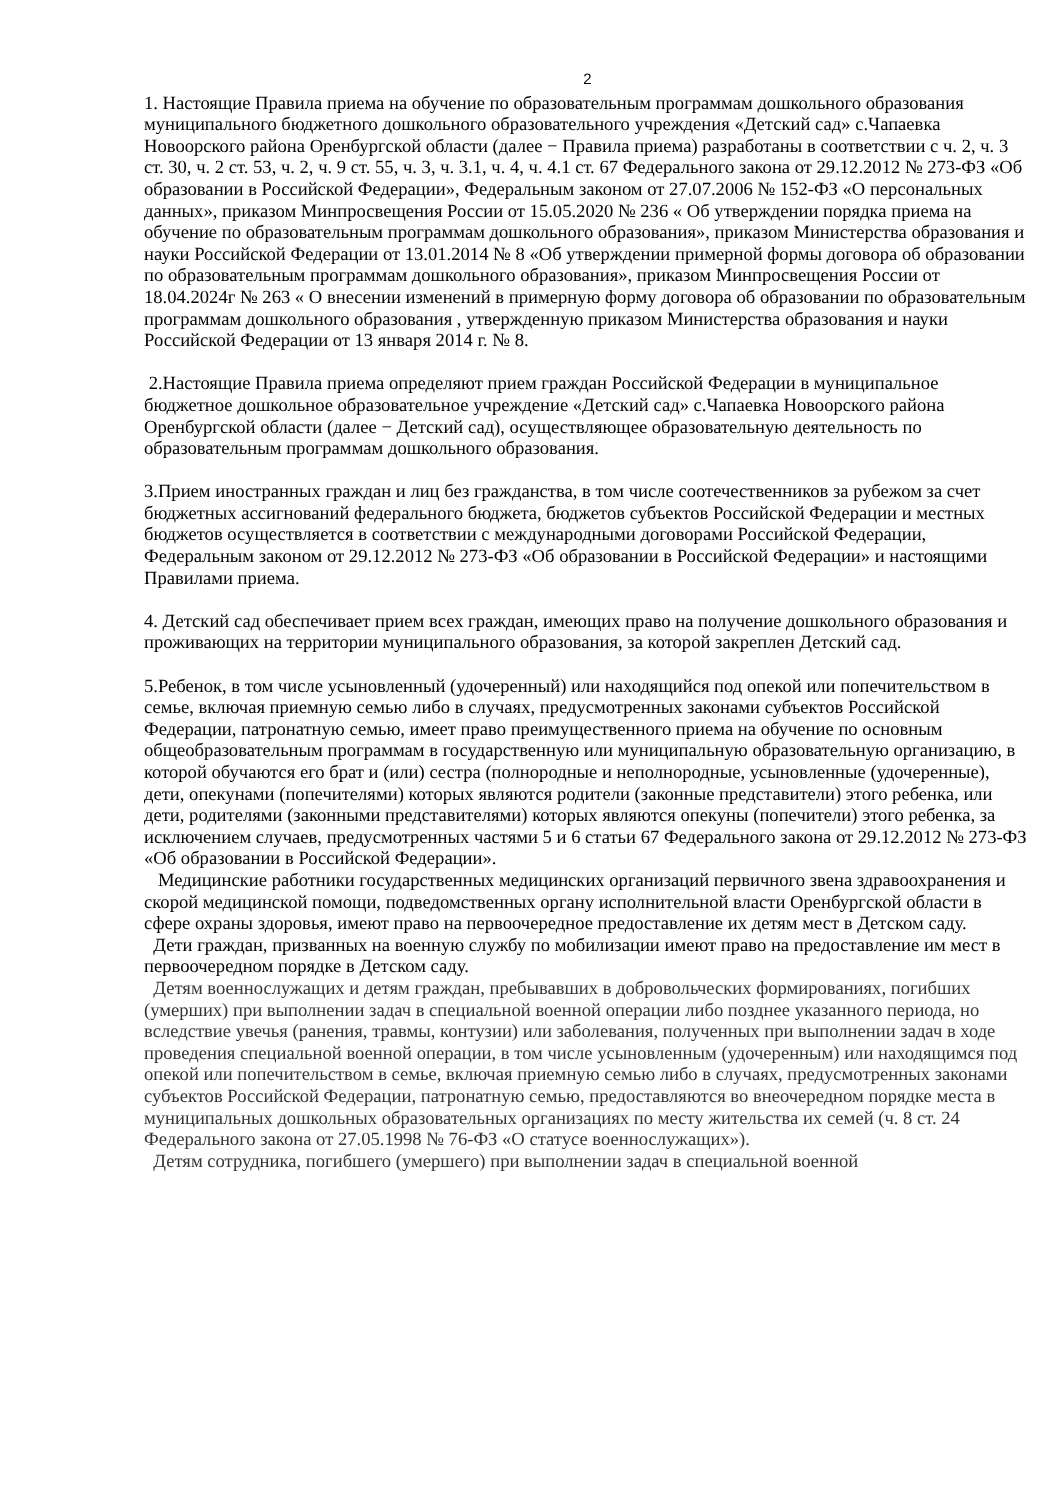2
1. Настоящие Правила приема на обучение по образовательным программам дошкольного образования муниципального бюджетного дошкольного образовательного учреждения «Детский сад» с.Чапаевка Новоорского района Оренбургской области (далее − Правила приема) разработаны в соответствии с ч. 2, ч. 3 ст. 30, ч. 2 ст. 53, ч. 2, ч. 9 ст. 55, ч. 3, ч. 3.1, ч. 4, ч. 4.1 ст. 67 Федерального закона от 29.12.2012 № 273-ФЗ «Об образовании в Российской Федерации», Федеральным законом от 27.07.2006 № 152-ФЗ «О персональных данных», приказом Минпросвещения России от 15.05.2020 № 236 « Об утверждении порядка приема на обучение по образовательным программам дошкольного образования», приказом Министерства образования и науки Российской Федерации от 13.01.2014 № 8 «Об утверждении примерной формы договора об образовании по образовательным программам дошкольного образования», приказом Минпросвещения России от 18.04.2024г № 263 « О внесении изменений в примерную форму договора об образовании по образовательным программам дошкольного образования , утвержденную приказом Министерства образования и науки Российской Федерации от 13 января 2014 г. № 8.
2.Настоящие Правила приема определяют прием граждан Российской Федерации в муниципальное бюджетное дошкольное образовательное учреждение «Детский сад» с.Чапаевка Новоорского района Оренбургской области (далее − Детский сад), осуществляющее образовательную деятельность по образовательным программам дошкольного образования.
3.Прием иностранных граждан и лиц без гражданства, в том числе соотечественников за рубежом за счет бюджетных ассигнований федерального бюджета, бюджетов субъектов Российской Федерации и местных бюджетов осуществляется в соответствии с международными договорами Российской Федерации, Федеральным законом от 29.12.2012 № 273-ФЗ «Об образовании в Российской Федерации» и настоящими Правилами приема.
4. Детский сад обеспечивает прием всех граждан, имеющих право на получение дошкольного образования и проживающих на территории муниципального образования, за которой закреплен Детский сад.
5.Ребенок, в том числе усыновленный (удочеренный) или находящийся под опекой или попечительством в семье, включая приемную семью либо в случаях, предусмотренных законами субъектов Российской Федерации, патронатную семью, имеет право преимущественного приема на обучение по основным общеобразовательным программам в государственную или муниципальную образовательную организацию, в которой обучаются его брат и (или) сестра (полнородные и неполнородные, усыновленные (удочеренные), дети, опекунами (попечителями) которых являются родители (законные представители) этого ребенка, или дети, родителями (законными представителями) которых являются опекуны (попечители) этого ребенка, за исключением случаев, предусмотренных частями 5 и 6 статьи 67 Федерального закона от 29.12.2012 № 273-ФЗ «Об образовании в Российской Федерации».
Медицинские работники государственных медицинских организаций первичного звена здравоохранения и скорой медицинской помощи, подведомственных органу исполнительной власти Оренбургской области в сфере охраны здоровья, имеют право на первоочередное предоставление их детям мест в Детском саду.
Дети граждан, призванных на военную службу по мобилизации имеют право на предоставление им мест в первоочередном порядке в Детском саду.
Детям военнослужащих и детям граждан, пребывавших в добровольческих формированиях, погибших (умерших) при выполнении задач в специальной военной операции либо позднее указанного периода, но вследствие увечья (ранения, травмы, контузии) или заболевания, полученных при выполнении задач в ходе проведения специальной военной операции, в том числе усыновленным (удочеренным) или находящимся под опекой или попечительством в семье, включая приемную семью либо в случаях, предусмотренных законами субъектов Российской Федерации, патронатную семью, предоставляются во внеочередном порядке места в муниципальных дошкольных образовательных организациях по месту жительства их семей (ч. 8 ст. 24 Федерального закона от 27.05.1998 № 76-ФЗ «О статусе военнослужащих»).
Детям сотрудника, погибшего (умершего) при выполнении задач в специальной военной